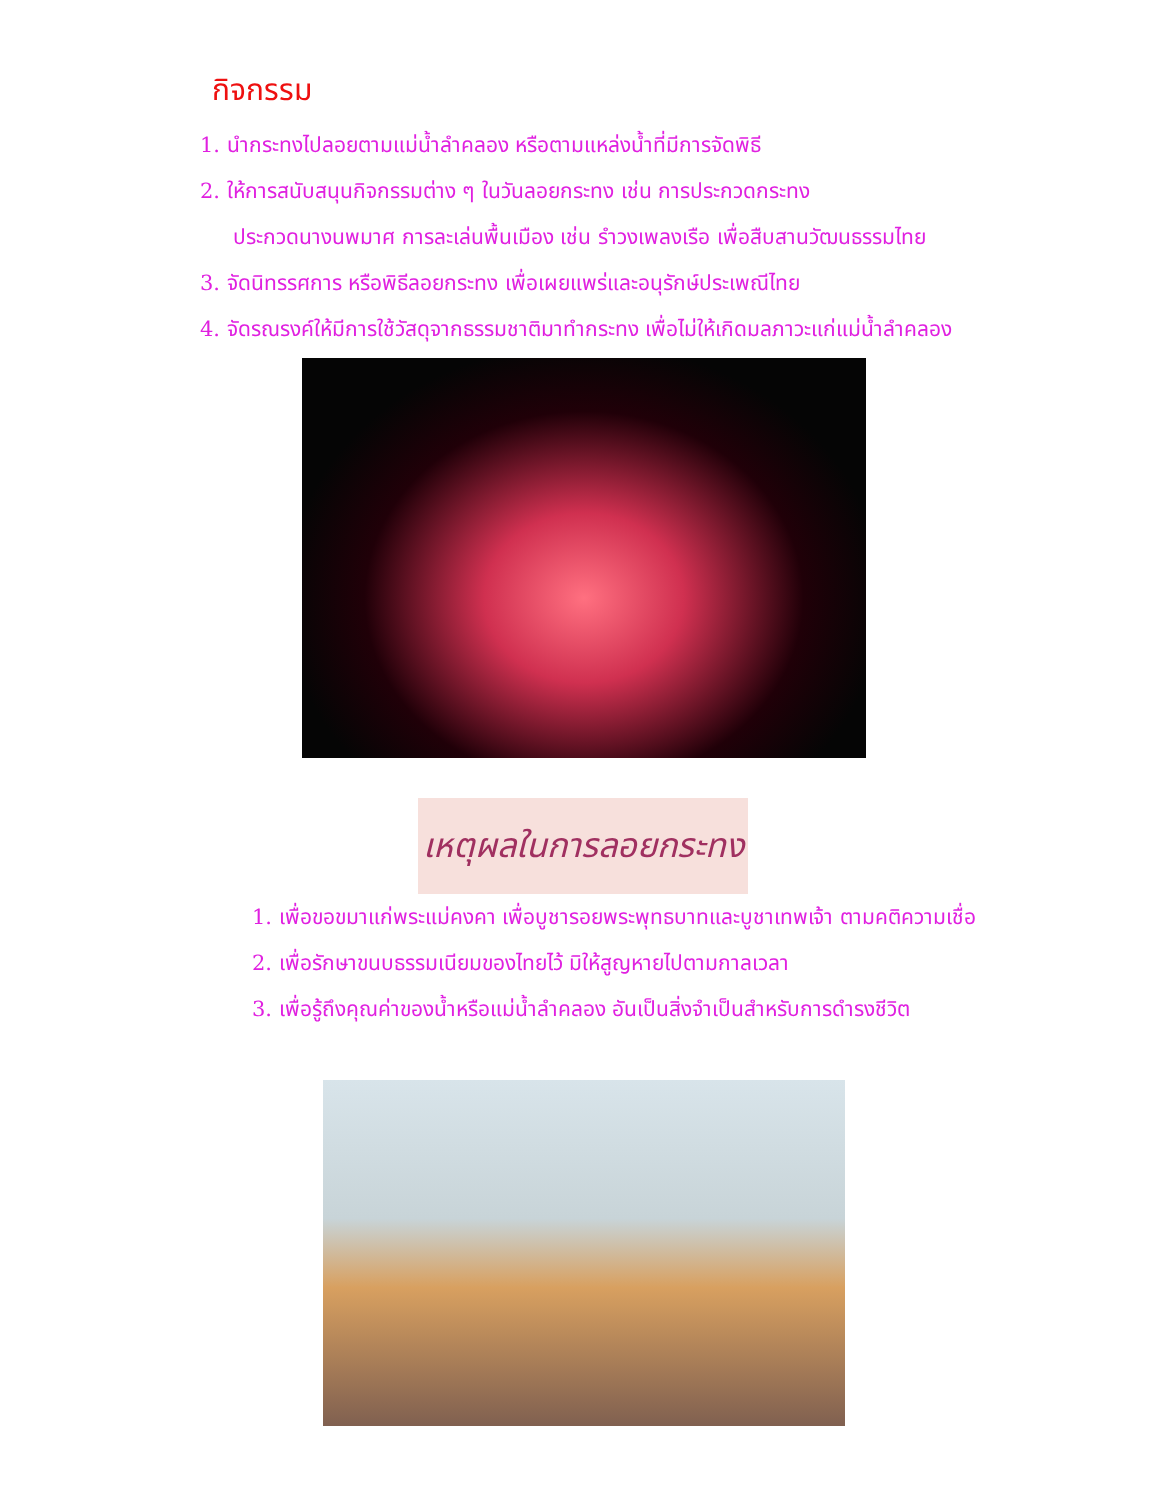กิจกรรม
1. นำกระทงไปลอยตามแม่น้ำลำคลอง หรือตามแหล่งน้ำที่มีการจัดพิธี
2. ให้การสนับสนุนกิจกรรมต่าง ๆ ในวันลอยกระทง เช่น การประกวดกระทง
ประกวดนางนพมาศ การละเล่นพื้นเมือง เช่น รำวงเพลงเรือ เพื่อสืบสานวัฒนธรรมไทย
3. จัดนิทรรศการ หรือพิธีลอยกระทง เพื่อเผยแพร่และอนุรักษ์ประเพณีไทย
4. จัดรณรงค์ให้มีการใช้วัสดุจากธรรมชาติมาทำกระทง เพื่อไม่ให้เกิดมลภาวะแก่แม่น้ำลำคลอง
เหตุผลในการลอยกระทง
1. เพื่อขอขมาแก่พระแม่คงคา เพื่อบูชารอยพระพุทธบาทและบูชาเทพเจ้า ตามคติความเชื่อ
2. เพื่อรักษาขนบธรรมเนียมของไทยไว้ มิให้สูญหายไปตามกาลเวลา
3. เพื่อรู้ถึงคุณค่าของน้ำหรือแม่น้ำลำคลอง อันเป็นสิ่งจำเป็นสำหรับการดำรงชีวิต